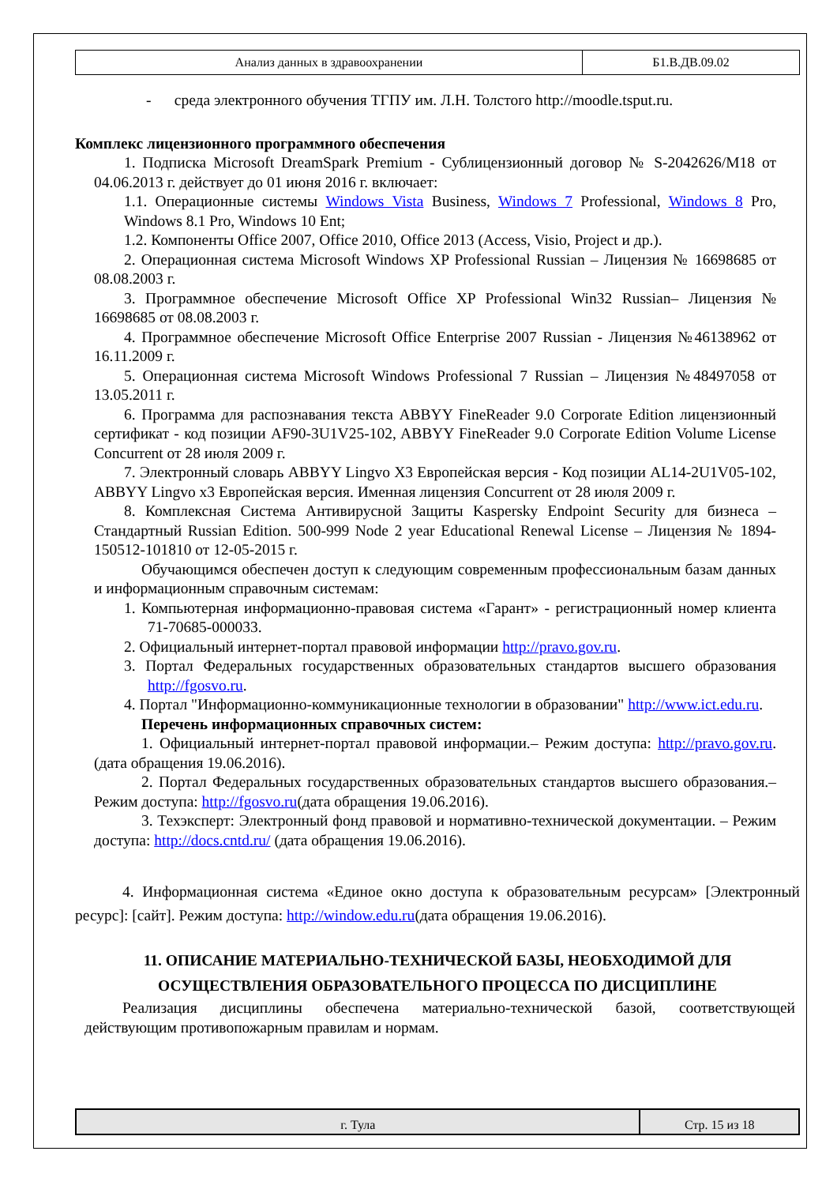| Анализ данных в здравоохранении | Б1.В.ДВ.09.02 |
- среда электронного обучения ТГПУ им. Л.Н. Толстого http://moodle.tsput.ru.
Комплекс лицензионного программного обеспечения
1. Подписка Microsoft DreamSpark Premium - Сублицензионный договор № S-2042626/M18 от 04.06.2013 г. действует до 01 июня 2016 г. включает:
1.1. Операционные системы Windows Vista Business, Windows 7 Professional, Windows 8 Pro, Windows 8.1 Pro, Windows 10 Ent;
1.2. Компоненты Office 2007, Office 2010, Office 2013 (Access, Visio, Project и др.).
2. Операционная система Microsoft Windows XP Professional Russian – Лицензия № 16698685 от 08.08.2003 г.
3. Программное обеспечение Microsoft Office XP Professional Win32 Russian– Лицензия № 16698685 от 08.08.2003 г.
4. Программное обеспечение Microsoft Office Enterprise 2007 Russian - Лицензия №46138962 от 16.11.2009 г.
5. Операционная система Microsoft Windows Professional 7 Russian – Лицензия №48497058 от 13.05.2011 г.
6. Программа для распознавания текста ABBYY FineReader 9.0 Corporate Edition лицензионный сертификат - код позиции AF90-3U1V25-102, ABBYY FineReader 9.0 Corporate Edition Volume License Concurrent от 28 июля 2009 г.
7. Электронный словарь ABBYY Lingvo X3 Европейская версия - Код позиции AL14-2U1V05-102, ABBYY Lingvo x3 Европейская версия. Именная лицензия Concurrent от 28 июля 2009 г.
8. Комплексная Система Антивирусной Защиты Kaspersky Endpoint Security для бизнеса – Стандартный Russian Edition. 500-999 Node 2 year Educational Renewal License – Лицензия № 1894-150512-101810 от 12-05-2015 г.
Обучающимся обеспечен доступ к следующим современным профессиональным базам данных и информационным справочным системам:
1. Компьютерная информационно-правовая система «Гарант» - регистрационный номер клиента 71-70685-000033.
2. Официальный интернет-портал правовой информации http://pravo.gov.ru.
3. Портал Федеральных государственных образовательных стандартов высшего образования http://fgosvo.ru.
4. Портал "Информационно-коммуникационные технологии в образовании" http://www.ict.edu.ru.
Перечень информационных справочных систем:
1. Официальный интернет-портал правовой информации.– Режим доступа: http://pravo.gov.ru.(дата обращения 19.06.2016).
2. Портал Федеральных государственных образовательных стандартов высшего образования.– Режим доступа: http://fgosvo.ru(дата обращения 19.06.2016).
3. Техэксперт: Электронный фонд правовой и нормативно-технической документации. – Режим доступа: http://docs.cntd.ru/ (дата обращения 19.06.2016).
4. Информационная система «Единое окно доступа к образовательным ресурсам» [Электронный ресурс]: [сайт]. Режим доступа: http://window.edu.ru(дата обращения 19.06.2016).
11. ОПИСАНИЕ МАТЕРИАЛЬНО-ТЕХНИЧЕСКОЙ БАЗЫ, НЕОБХОДИМОЙ ДЛЯ ОСУЩЕСТВЛЕНИЯ ОБРАЗОВАТЕЛЬНОГО ПРОЦЕССА ПО ДИСЦИПЛИНЕ
Реализация дисциплины обеспечена материально-технической базой, соответствующей действующим противопожарным правилам и нормам.
| г. Тула | Стр. 15 из 18 |